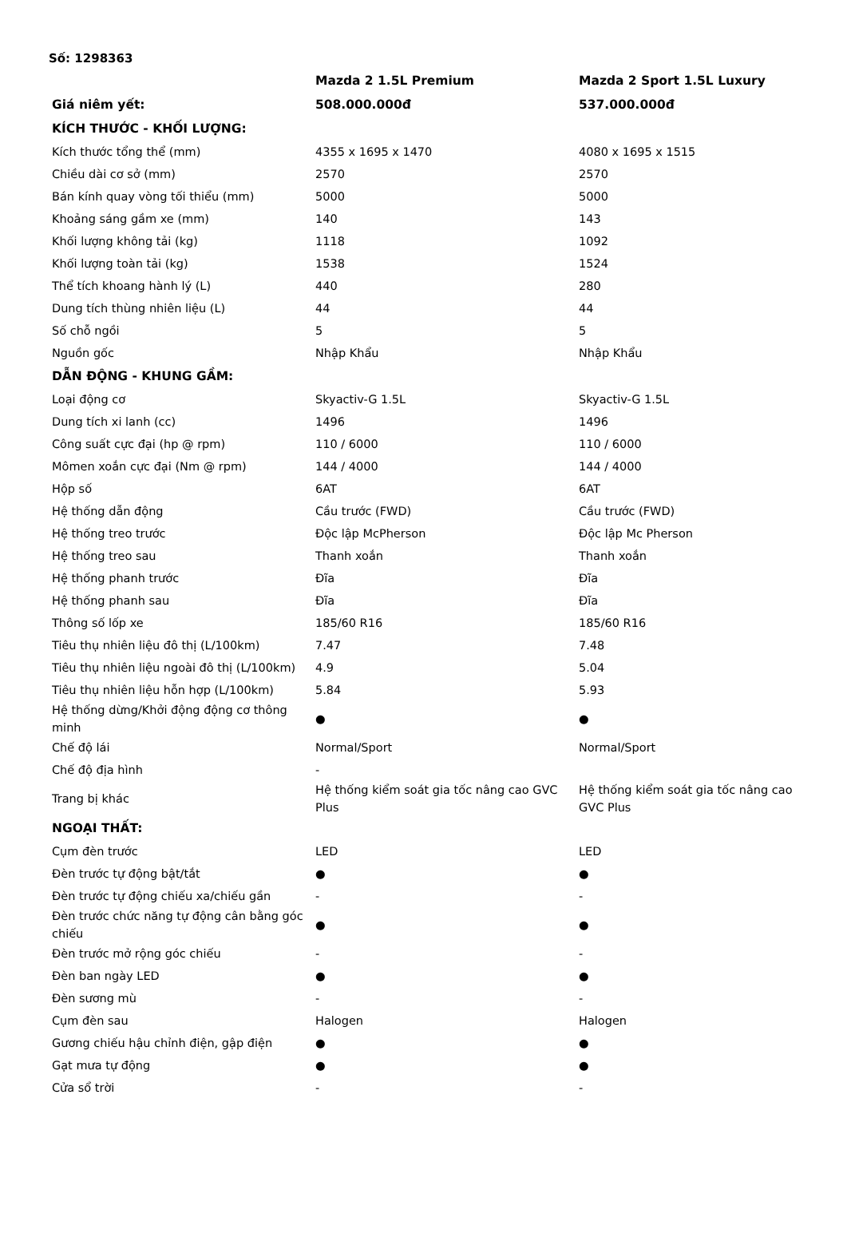Số: 1298363
| | Mazda 2 1.5L Premium | Mazda 2 Sport 1.5L Luxury |
| --- | --- | --- |
| Giá niêm yết: | 508.000.000đ | 537.000.000đ |
| KÍCH THƯỚC - KHỐI LƯỢNG: | | |
| Kích thước tổng thể (mm) | 4355 x 1695 x 1470 | 4080 x 1695 x 1515 |
| Chiều dài cơ sở (mm) | 2570 | 2570 |
| Bán kính quay vòng tối thiểu (mm) | 5000 | 5000 |
| Khoảng sáng gầm xe (mm) | 140 | 143 |
| Khối lượng không tải (kg) | 1118 | 1092 |
| Khối lượng toàn tải (kg) | 1538 | 1524 |
| Thể tích khoang hành lý (L) | 440 | 280 |
| Dung tích thùng nhiên liệu (L) | 44 | 44 |
| Số chỗ ngồi | 5 | 5 |
| Nguồn gốc | Nhập Khẩu | Nhập Khẩu |
| DẪN ĐỘNG - KHUNG GẦM: | | |
| Loại động cơ | Skyactiv-G 1.5L | Skyactiv-G 1.5L |
| Dung tích xi lanh (cc) | 1496 | 1496 |
| Công suất cực đại (hp @ rpm) | 110 / 6000 | 110 / 6000 |
| Mômen xoắn cực đại (Nm @ rpm) | 144 / 4000 | 144 / 4000 |
| Hộp số | 6AT | 6AT |
| Hệ thống dẫn động | Cầu trước (FWD) | Cầu trước (FWD) |
| Hệ thống treo trước | Độc lập McPherson | Độc lập Mc Pherson |
| Hệ thống treo sau | Thanh xoắn | Thanh xoắn |
| Hệ thống phanh trước | Đĩa | Đĩa |
| Hệ thống phanh sau | Đĩa | Đĩa |
| Thông số lốp xe | 185/60 R16 | 185/60 R16 |
| Tiêu thụ nhiên liệu đô thị (L/100km) | 7.47 | 7.48 |
| Tiêu thụ nhiên liệu ngoài đô thị (L/100km) | 4.9 | 5.04 |
| Tiêu thụ nhiên liệu hỗn hợp (L/100km) | 5.84 | 5.93 |
| Hệ thống dừng/Khởi động động cơ thông minh | ● | ● |
| Chế độ lái | Normal/Sport | Normal/Sport |
| Chế độ địa hình | - | |
| Trang bị khác | Hệ thống kiểm soát gia tốc nâng cao GVC Plus | Hệ thống kiểm soát gia tốc nâng cao GVC Plus |
| NGOẠI THẤT: | | |
| Cụm đèn trước | LED | LED |
| Đèn trước tự động bật/tắt | ● | ● |
| Đèn trước tự động chiếu xa/chiếu gần | - | - |
| Đèn trước chức năng tự động cân bằng góc chiếu | ● | ● |
| Đèn trước mở rộng góc chiếu | - | - |
| Đèn ban ngày LED | ● | ● |
| Đèn sương mù | - | - |
| Cụm đèn sau | Halogen | Halogen |
| Gương chiếu hậu chỉnh điện, gập điện | ● | ● |
| Gạt mưa tự động | ● | ● |
| Cửa sổ trời | - | - |